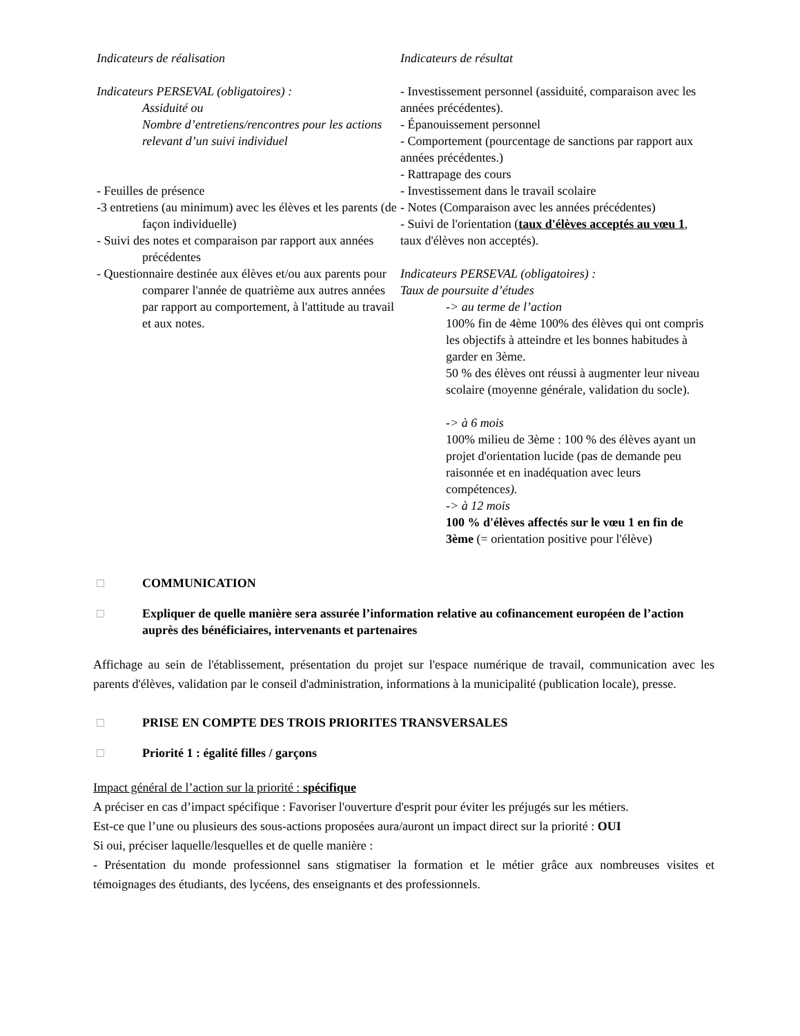Indicateurs de réalisation
Indicateurs PERSEVAL (obligatoires) :
Assiduité ou
Nombre d’entretiens/rencontres pour les actions relevant d’un suivi individuel
- Feuilles de présence
-3 entretiens (au minimum) avec les élèves et les parents (de façon individuelle)
- Suivi des notes et comparaison par rapport aux années précédentes
- Questionnaire destinée aux élèves et/ou aux parents pour comparer l'année de quatrième aux autres années par rapport au comportement, à l'attitude au travail et aux notes.
Indicateurs de résultat
- Investissement personnel (assiduité, comparaison avec les années précédentes).
- Épanouissement personnel
- Comportement (pourcentage de sanctions par rapport aux années précédentes.)
- Rattrapage des cours
- Investissement dans le travail scolaire
- Notes (Comparaison avec les années précédentes)
- Suivi de l'orientation (taux d'élèves acceptés au vœu 1, taux d'élèves non acceptés).
Indicateurs PERSEVAL (obligatoires) :
Taux de poursuite d’études
-> au terme de l’action
100% fin de 4ème 100% des élèves qui ont compris les objectifs à atteindre et les bonnes habitudes à garder en 3ème.
50 % des élèves ont réussi à augmenter leur niveau scolaire (moyenne générale, validation du socle).
-> à 6 mois
100% milieu de 3ème : 100 % des élèves ayant un projet d'orientation lucide (pas de demande peu raisonnée et en inadéquation avec leurs compétences).
-> à 12 mois
100 % d'élèves affectés sur le vœu 1 en fin de 3ème (= orientation positive pour l'élève)
□ COMMUNICATION
□ Expliquer de quelle manière sera assurée l’information relative au cofinancement européen de l’action auprès des bénéficiaires, intervenants et partenaires
Affichage au sein de l'établissement, présentation du projet sur l'espace numérique de travail, communication avec les parents d'élèves, validation par le conseil d'administration, informations à la municipalité (publication locale), presse.
□ PRISE EN COMPTE DES TROIS PRIORITES TRANSVERSALES
□ Priorité 1 : égalité filles / garçons
Impact général de l’action sur la priorité : spécifique
A préciser en cas d’impact spécifique : Favoriser l'ouverture d'esprit pour éviter les préjugés sur les métiers.
Est-ce que l’une ou plusieurs des sous-actions proposées aura/auront un impact direct sur la priorité : OUI
Si oui, préciser laquelle/lesquelles et de quelle manière :
- Présentation du monde professionnel sans stigmatiser la formation et le métier grâce aux nombreuses visites et témoignages des étudiants, des lycéens, des enseignants et des professionnels.